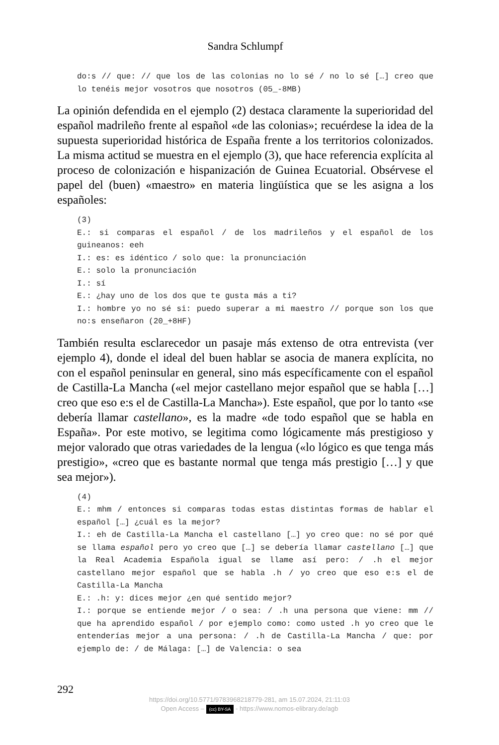Sandra Schlumpf
do:s // que: // que los de las colonias no lo sé / no lo sé […] creo que lo tenéis mejor vosotros que nosotros (05_-8MB)
La opinión defendida en el ejemplo (2) destaca claramente la superioridad del español madrileño frente al español «de las colonias»; recuérdese la idea de la supuesta superioridad histórica de España frente a los territorios colonizados. La misma actitud se muestra en el ejemplo (3), que hace referencia explícita al proceso de colonización e hispanización de Guinea Ecuatorial. Obsérvese el papel del (buen) «maestro» en materia lingüística que se les asigna a los españoles:
(3)
E.: si comparas el español / de los madrileños y el español de los guineanos: eeh
I.: es: es idéntico / solo que: la pronunciación
E.: solo la pronunciación
I.: sí
E.: ¿hay uno de los dos que te gusta más a ti?
I.: hombre yo no sé si: puedo superar a mi maestro // porque son los que no:s enseñaron (20_+8HF)
También resulta esclarecedor un pasaje más extenso de otra entrevista (ver ejemplo 4), donde el ideal del buen hablar se asocia de manera explícita, no con el español peninsular en general, sino más específicamente con el español de Castilla-La Mancha («el mejor castellano mejor español que se habla […] creo que eso e:s el de Castilla-La Mancha»). Este español, que por lo tanto «se debería llamar castellano», es la madre «de todo español que se habla en España». Por este motivo, se legitima como lógicamente más prestigioso y mejor valorado que otras variedades de la lengua («lo lógico es que tenga más prestigio», «creo que es bastante normal que tenga más prestigio […] y que sea mejor»).
(4)
E.: mhm / entonces si comparas todas estas distintas formas de hablar el español […] ¿cuál es la mejor?
I.: eh de Castilla-La Mancha el castellano […] yo creo que: no sé por qué se llama español pero yo creo que […] se debería llamar castellano […] que la Real Academia Española igual se llame así pero: / .h el mejor castellano mejor español que se habla .h / yo creo que eso e:s el de Castilla-La Mancha
E.: .h: y: dices mejor ¿en qué sentido mejor?
I.: porque se entiende mejor / o sea: / .h una persona que viene: mm // que ha aprendido español / por ejemplo como: como usted .h yo creo que le entenderías mejor a una persona: / .h de Castilla-La Mancha / que: por ejemplo de: / de Málaga: […] de Valencia: o sea
292
https://doi.org/10.5771/9783968218779-281, am 15.07.2024, 21:11:03
Open Access – (cc) BY-SA - https://www.nomos-elibrary.de/agb